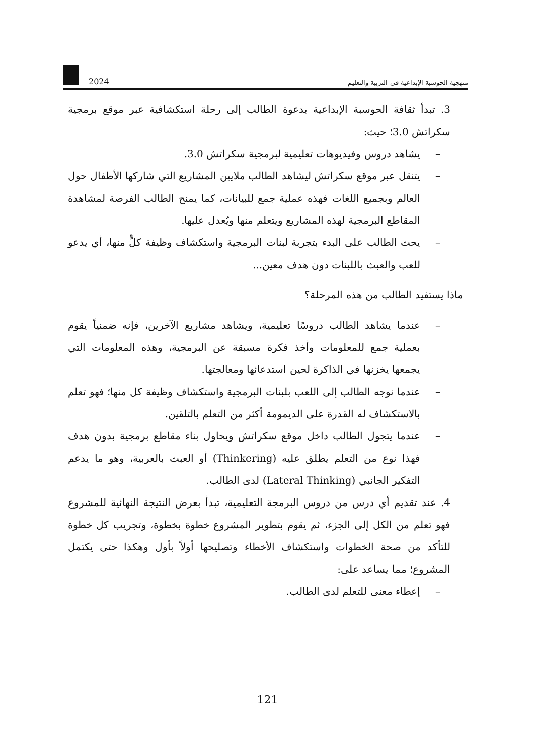منهجية الحوسبة الإبداعية في التربية والتعليم 2024
3. تبدأ ثقافة الحوسبة الإبداعية بدعوة الطالب إلى رحلة استكشافية عبر موقع برمجية سكراتش 3.0؛ حيث:
– يشاهد دروس وفيديوهات تعليمية لبرمجية سكراتش 3.0.
– يتنقل عبر موقع سكراتش ليشاهد الطالب ملايين المشاريع التي شاركها الأطفال حول العالم وبجميع اللغات فهذه عملية جمع للبيانات، كما يمنح الطالب الفرصة لمشاهدة المقاطع البرمجية لهذه المشاريع ويتعلم منها ويُعدل عليها.
– يحث الطالب على البدء بتجربة لبنات البرمجية واستكشاف وظيفة كلٍّ منها، أي يدعو للعب والعبث باللبنات دون هدف معين...
ماذا يستفيد الطالب من هذه المرحلة؟
– عندما يشاهد الطالب دروسًا تعليمية، ويشاهد مشاريع الآخرين، فإنه ضمنياً يقوم بعملية جمع للمعلومات وأخذ فكرة مسبقة عن البرمجية، وهذه المعلومات التي يجمعها يخزنها في الذاكرة لحين استدعائها ومعالجتها.
– عندما نوجه الطالب إلى اللعب بلبنات البرمجية واستكشاف وظيفة كل منها؛ فهو تعلم بالاستكشاف له القدرة على الديمومة أكثر من التعلم بالتلقين.
– عندما يتجول الطالب داخل موقع سكراتش ويحاول بناء مقاطع برمجية بدون هدف فهذا نوع من التعلم يطلق عليه (Thinkering) أو العبث بالعربية، وهو ما يدعم التفكير الجانبي (Lateral Thinking) لدى الطالب.
4. عند تقديم أي درس من دروس البرمجة التعليمية، تبدأ بعرض النتيجة النهائية للمشروع فهو تعلم من الكل إلى الجزء، ثم يقوم بتطوير المشروع خطوة بخطوة، وتجريب كل خطوة للتأكد من صحة الخطوات واستكشاف الأخطاء وتصليحها أولاً بأول وهكذا حتى يكتمل المشروع؛ مما يساعد على:
– إعطاء معنى للتعلم لدى الطالب.
121